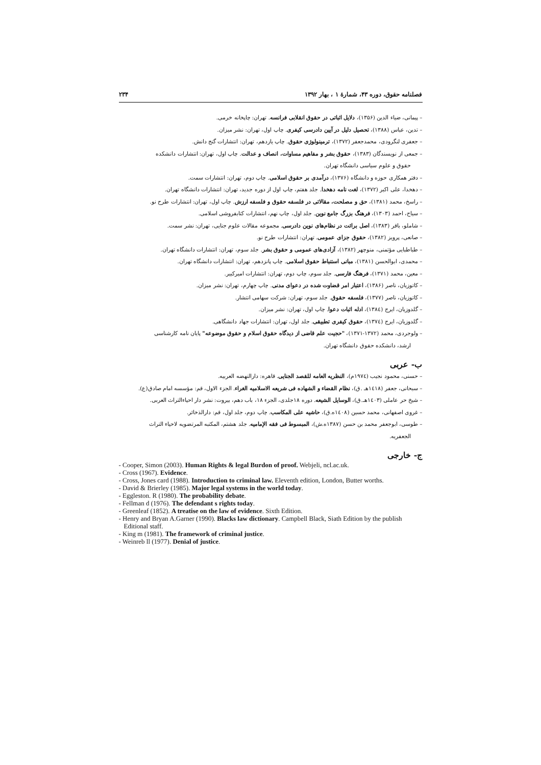فصلنامه حقوق، دوره ۴۳، شمارهٔ ۱ ، بهار ۱۳۹۲ ۲۳۴
– پیمانی، ضیاء الدین (۱۳۵۶)، دلایل اثباتی در حقوق انقلابی فرانسه. تهران: چاپخانه خرمی.
– تدین، عباس (۱۳۸۸)، تحصیل دلیل در آیین دادرسی کیفری. چاپ اول، تهران: نشر میزان.
– جعفری لنگرودی، محمدجعفر (۱۳۷۲)، ترمینولوژی حقوق. چاپ یازدهم، تهران: انتشارات گنج دانش.
– جمعی از نویسندگان (۱۳۸۳)، حقوق بشر و مفاهیم مساوات، انصاف و عدالت. چاپ اول، تهران: انتشارات دانشکده
حقوق و علوم سیاسی دانشگاه تهران.
– دفتر همکاری حوزه و دانشگاه (۱۳۷۶)، درآمدی بر حقوق اسلامی. چاپ دوم، تهران: انتشارات سمت.
– دهخدا، علی اکبر (۱۳۷۲)، لغت نامه دهخدا. جلد هفتم، چاپ اول از دوره جدید، تهران: انتشارات دانشگاه تهران.
– راسخ، محمد (۱۳۸۱)، حق و مصلحت، مقالاتی در فلسفه حقوق و فلسفه ارزش. چاپ اول، تهران: انتشارات طرح نو.
– سیاح، احمد (۱۳۰۳)، فرهنگ بزرگ جامع نوین. جلد اول، چاپ نهم، انتشارات کتابفروشی اسلامی.
– شاملو، باقر (۱۳۸۳)، اصل برائت در نظام‌های نوین دادرسی. مجموعه مقالات علوم جنایی، تهران: نشر سمت.
– صانعی، پرویز (۱۳۸۲)، حقوق جزای عمومی. تهران: انتشارات طرح نو.
– طباطبایی مؤتمنی، منوچهر (۱۳۸۲)، آزادی‌های عمومی و حقوق بشر. جلد سوم، تهران: انتشارات دانشگاه تهران.
– محمدی، ابوالحسن (۱۳۸۱)، مبانی استنباط حقوق اسلامی. چاپ پانزدهم، تهران: انتشارات دانشگاه تهران.
– معین، محمد (۱۳۷۱)، فرهنگ فارسی. جلد سوم، چاپ دوم، تهران: انتشارات امیرکبیر.
– کاتوزیان، ناصر (۱۳۸۶)، اعتبار امر قضاوت شده در دعوای مدنی. چاپ چهارم، تهران: نشر میزان.
– کاتوزیان، ناصر (۱۳۷۷)، فلسفه حقوق. جلد سوم، تهران: شرکت سهامی انتشار.
– گلدوزیان، ایرج (۱۳۸٤)، ادله اثبات دعوا. چاپ اول، تهران: نشر میزان.
– گلدوزیان، ایرج (۱۳۷٤)، حقوق کیفری تطبیقی. جلد اول، تهران: انتشارات جهاد دانشگاهی.
– ولوجردی، محمد (۱۳۷۲-۱۳۷۱)، "حجیت علم قاضی از دیدگاه حقوق اسلام و حقوق موضوعه" پایان نامه کارشناسی
ارشد، دانشکده حقوق دانشگاه تهران.
ب- عربی
– حسنی، محمود نجیب (۱۹۷٤م)، النظریه العامه للقصد الجنایی. قاهره: دارالنهضه العربیه.
– سبحانی، جعفر (۱٤۱۸هـ .ق)، نظام القضاء و الشهاده فی شریعه الاسلامیه الغراء. الجزء الاول، قم: مؤسسه امام صادق(ع).
– شیخ حر عاملی (۱٤۰۳هـ.ق)، الوسایل الشیعه. دوره ۱۸جلدی، الجزء ۱۸، باب دهم، بیروت: نشر دار احیاءالتراث العربی.
– غروی اصفهانی، محمد حسین (۱٤۰۸ه.ق)، حاشیه علی المکاسب. چاپ دوم، جلد اول، قم: دارالذخائر.
– طوسی، ابوجعفر محمد بن حسن (۱۳۸۷ه.ش)، المبسوط فی فقه الإمامیه. جلد هشتم، المکتبه المرتضویه لاحیاء التراث
الجعفریه.
ج- خارجی
- Cooper, Simon (2003). Human Rights & legal Burdon of proof. Webjeli, ncl.ac.uk.
- Cross (1967). Evidence.
- Cross, Jones card (1988). Introduction to criminal law. Eleventh edition, London, Butter worths.
- David & Brierley (1985). Major legal systems in the world today.
- Eggleston. R (1980). The probability debate.
- Fellman d (1976). The defendant s rights today.
- Greenleaf (1852). A treatise on the law of evidence. Sixth Edition.
- Henry and Bryan A.Garner (1990). Blacks law dictionary. Campbell Black, Siath Edition by the publish Editional staff.
- King m (1981). The framework of criminal justice.
- Weinreb ll (1977). Denial of justice.